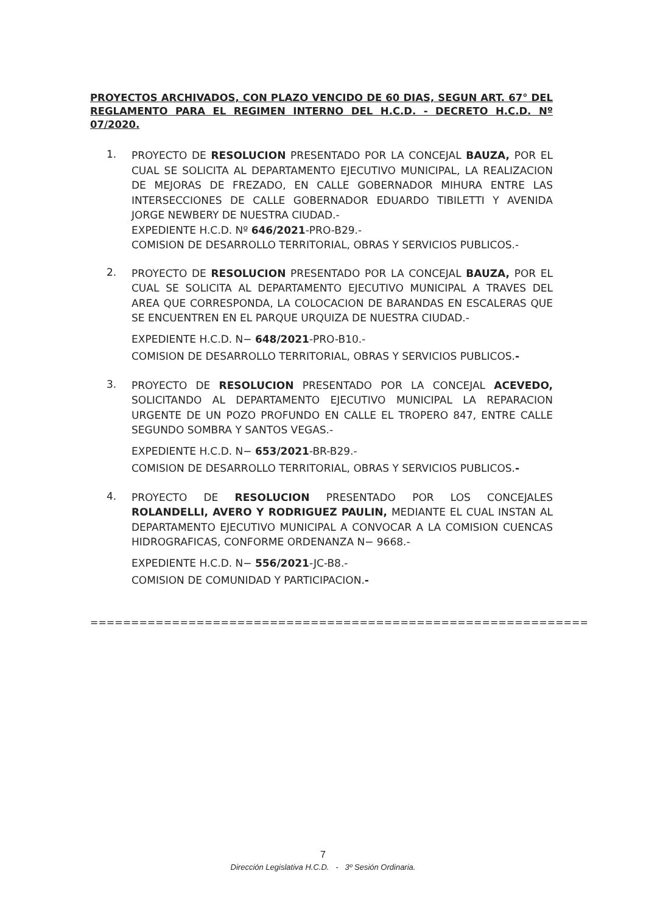PROYECTOS ARCHIVADOS, CON PLAZO VENCIDO DE 60 DIAS, SEGUN ART. 67° DEL REGLAMENTO PARA EL REGIMEN INTERNO DEL H.C.D. - DECRETO H.C.D. Nº 07/2020.
1.
PROYECTO DE RESOLUCION PRESENTADO POR LA CONCEJAL BAUZA, POR EL CUAL SE SOLICITA AL DEPARTAMENTO EJECUTIVO MUNICIPAL, LA REALIZACION DE MEJORAS DE FREZADO, EN CALLE GOBERNADOR MIHURA ENTRE LAS INTERSECCIONES DE CALLE GOBERNADOR EDUARDO TIBILETTI Y AVENIDA JORGE NEWBERY DE NUESTRA CIUDAD.-
EXPEDIENTE H.C.D. Nº 646/2021-PRO-B29.-
COMISION DE DESARROLLO TERRITORIAL, OBRAS Y SERVICIOS PUBLICOS.-
2.
PROYECTO DE RESOLUCION PRESENTADO POR LA CONCEJAL BAUZA, POR EL CUAL SE SOLICITA AL DEPARTAMENTO EJECUTIVO MUNICIPAL A TRAVES DEL AREA QUE CORRESPONDA, LA COLOCACION DE BARANDAS EN ESCALERAS QUE SE ENCUENTREN EN EL PARQUE URQUIZA DE NUESTRA CIUDAD.-
EXPEDIENTE H.C.D. N− 648/2021-PRO-B10.-
COMISION DE DESARROLLO TERRITORIAL, OBRAS Y SERVICIOS PUBLICOS.-
3.
PROYECTO DE RESOLUCION PRESENTADO POR LA CONCEJAL ACEVEDO, SOLICITANDO AL DEPARTAMENTO EJECUTIVO MUNICIPAL LA REPARACION URGENTE DE UN POZO PROFUNDO EN CALLE EL TROPERO 847, ENTRE CALLE SEGUNDO SOMBRA Y SANTOS VEGAS.-
EXPEDIENTE H.C.D. N− 653/2021-BR-B29.-
COMISION DE DESARROLLO TERRITORIAL, OBRAS Y SERVICIOS PUBLICOS.-
4.
PROYECTO DE RESOLUCION PRESENTADO POR LOS CONCEJALES ROLANDELLI, AVERO Y RODRIGUEZ PAULIN, MEDIANTE EL CUAL INSTAN AL DEPARTAMENTO EJECUTIVO MUNICIPAL A CONVOCAR A LA COMISION CUENCAS HIDROGRAFICAS, CONFORME ORDENANZA N− 9668.-
EXPEDIENTE H.C.D. N− 556/2021-JC-B8.-
COMISION DE COMUNIDAD Y PARTICIPACION.-
=============================================================
7
Dirección Legislativa H.C.D. - 3º Sesión Ordinaria.